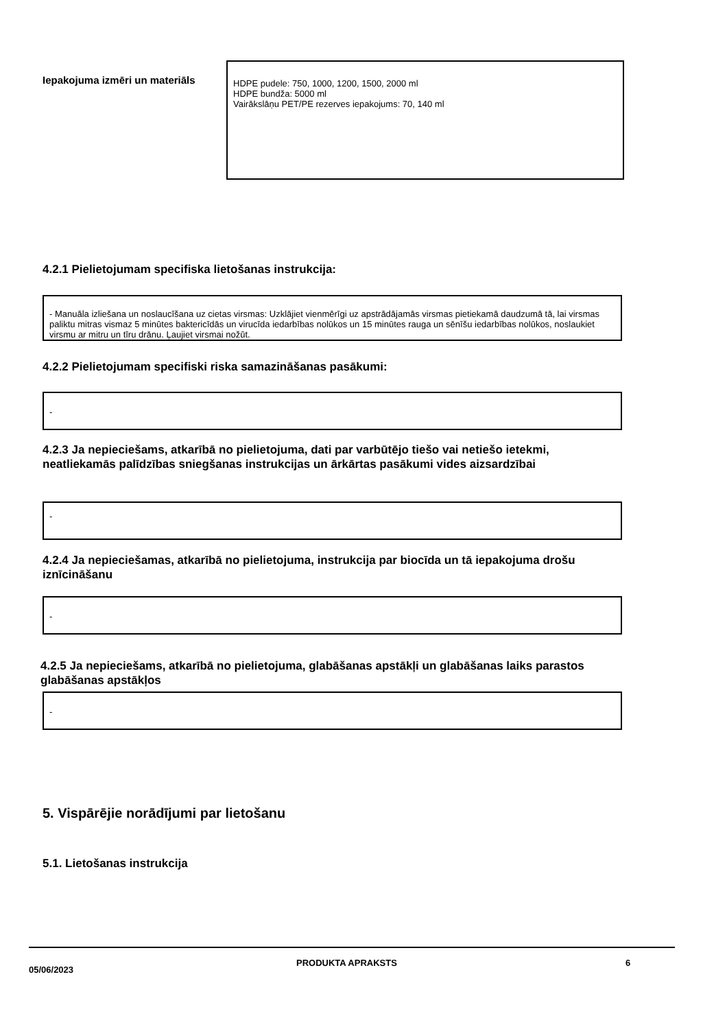Iepakojuma izmēri un materiāls
HDPE pudele: 750, 1000, 1200, 1500, 2000 ml
HDPE bundža: 5000 ml
Vairākslāņu PET/PE rezerves iepakojums: 70, 140 ml
4.2.1 Pielietojumam specifiska lietošanas instrukcija:
- Manuāla izliešana un noslaucīšana uz cietas virsmas: Uzklājiet vienmērīgi uz apstrādājamās virsmas pietiekamā daudzumā tā, lai virsmas paliktu mitras vismaz 5 minūtes baktericīdās un virucīda iedarbības nolūkos un 15 minūtes rauga un sēnīšu iedarbības nolūkos, noslaukiet virsmu ar mitru un tīru drānu. Ļaujiet virsmai nožūt.
4.2.2 Pielietojumam specifiski riska samazināšanas pasākumi:
-
4.2.3 Ja nepieciešams, atkarībā no pielietojuma, dati par varbūtējo tiešo vai netiešo ietekmi, neatliekamās palīdzības sniegšanas instrukcijas un ārkārtas pasākumi vides aizsardzībai
-
4.2.4 Ja nepieciešamas, atkarībā no pielietojuma, instrukcija par biocīda un tā iepakojuma drošu iznīcināšanu
-
4.2.5 Ja nepieciešams, atkarībā no pielietojuma, glabāšanas apstākļi un glabāšanas laiks parastos glabāšanas apstākļos
-
5. Vispārējie norādījumi par lietošanu
5.1. Lietošanas instrukcija
05/06/2023 PRODUKTA APRAKSTS 6